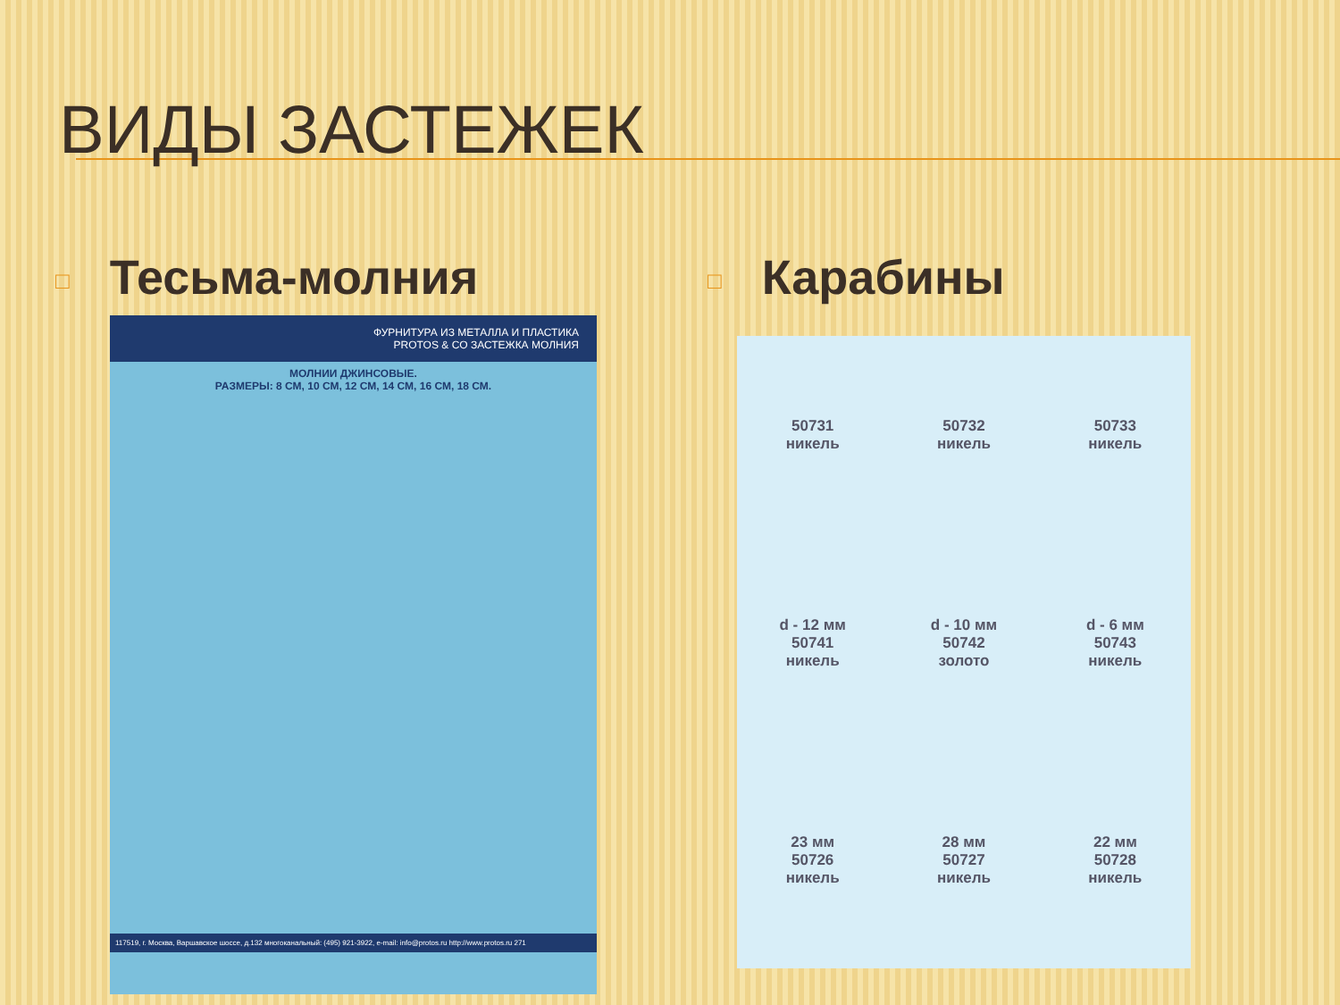ВИДЫ ЗАСТЕЖЕК
□ Тесьма-молния
ФУРНИТУРА ИЗ МЕТАЛЛА И ПЛАСТИКА
PROTOS & CO ЗАСТЕЖКА МОЛНИЯ
МОЛНИИ ДЖИНСОВЫЕ.
РАЗМЕРЫ: 8 СМ, 10 СМ, 12 СМ, 14 СМ, 16 СМ, 18 СМ.
117519, г. Москва, Варшавское шоссе, д.132 многоканальный: (495) 921-3922, e-mail: info@protos.ru http://www.protos.ru 271
□ Карабины
50731
никель
50732
никель
50733
никель
d - 12 мм
50741
никель
d - 10 мм
50742
золото
d - 6 мм
50743
никель
23 мм
50726
никель
28 мм
50727
никель
22 мм
50728
никель